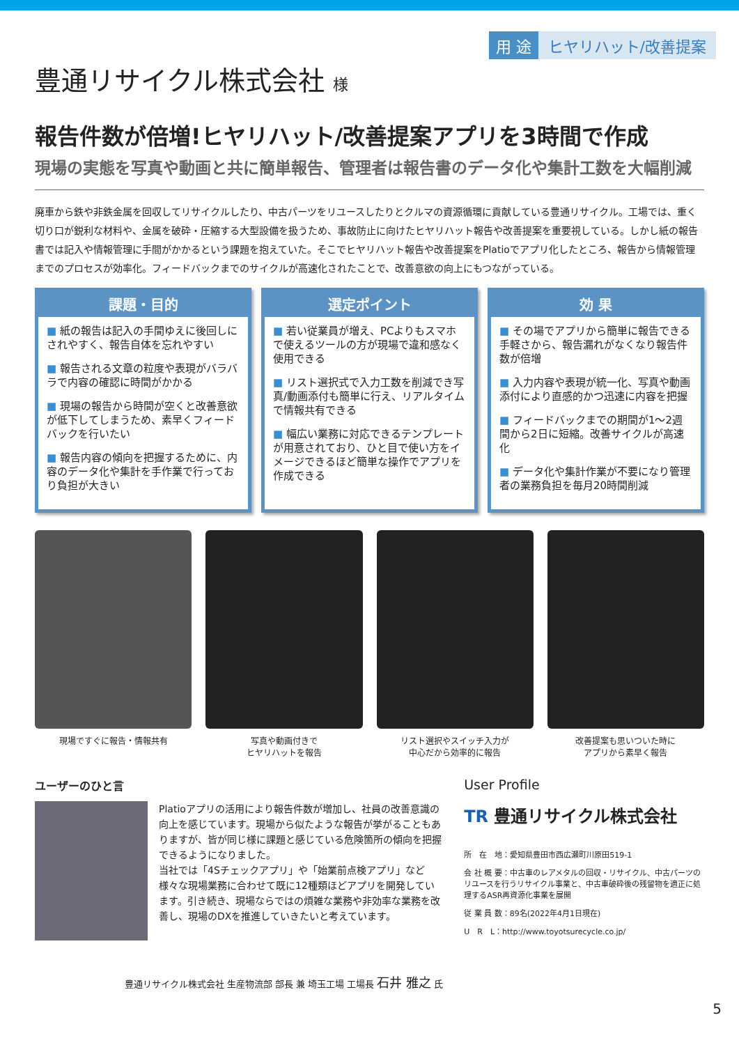用 途 ヒヤリハット/改善提案
豊通リサイクル株式会社 様
報告件数が倍増!ヒヤリハット/改善提案アプリを3時間で作成
現場の実態を写真や動画と共に簡単報告、管理者は報告書のデータ化や集計工数を大幅削減
廃車から鉄や非鉄金属を回収してリサイクルしたり、中古パーツをリユースしたりとクルマの資源循環に貢献している豊通リサイクル。工場では、重く切り口が鋭利な材料や、金属を破砕・圧縮する大型設備を扱うため、事故防止に向けたヒヤリハット報告や改善提案を重要視している。しかし紙の報告書では記入や情報管理に手間がかかるという課題を抱えていた。そこでヒヤリハット報告や改善提案をPlatioでアプリ化したところ、報告から情報管理までのプロセスが効率化。フィードバックまでのサイクルが高速化されたことで、改善意欲の向上にもつながっている。
課題・目的
■ 紙の報告は記入の手間ゆえに後回しにされやすく、報告自体を忘れやすい
■ 報告される文章の粒度や表現がバラバラで内容の確認に時間がかかる
■ 現場の報告から時間が空くと改善意欲が低下してしまうため、素早くフィードバックを行いたい
■ 報告内容の傾向を把握するために、内容のデータ化や集計を手作業で行っており負担が大きい
選定ポイント
■ 若い従業員が増え、PCよりもスマホで使えるツールの方が現場で違和感なく使用できる
■ リスト選択式で入力工数を削減でき写真/動画添付も簡単に行え、リアルタイムで情報共有できる
■ 幅広い業務に対応できるテンプレートが用意されており、ひと目で使い方をイメージできるほど簡単な操作でアプリを作成できる
効 果
■ その場でアプリから簡単に報告できる手軽さから、報告漏れがなくなり報告件数が倍増
■ 入力内容や表現が統一化、写真や動画添付により直感的かつ迅速に内容を把握
■ フィードバックまでの期間が1〜2週間から2日に短縮。改善サイクルが高速化
■ データ化や集計作業が不要になり管理者の業務負担を毎月20時間削減
現場ですぐに報告・情報共有 写真や動画付きで
ヒヤリハットを報告
リスト選択やスイッチ入力が
中心だから効率的に報告
改善提案も思いついた時に
アプリから素早く報告
ユーザーのひと言
Platioアプリの活用により報告件数が増加し、社員の改善意識の向上を感じています。現場から似たような報告が挙がることもありますが、皆が同じ様に課題と感じている危険箇所の傾向を把握できるようになりました。
当社では「4Sチェックアプリ」や「始業前点検アプリ」など様々な現場業務に合わせて既に12種類ほどアプリを開発しています。引き続き、現場ならではの煩雑な業務や非効率な業務を改善し、現場のDXを推進していきたいと考えています。
豊通リサイクル株式会社 生産物流部 部長 兼 埼玉工場 工場長 石井 雅之 氏
User Profile
TR 豊通リサイクル株式会社
所　在　地：愛知県豊田市西広瀬町川原田519-1
会 社 概 要：中古車のレアメタルの回収・リサイクル、中古パーツのリユースを行うリサイクル事業と、中古車破砕後の残留物を適正に処理するASR再資源化事業を展開
従 業 員 数：89名(2022年4月1日現在)
U　R　L：http://www.toyotsurecycle.co.jp/
5